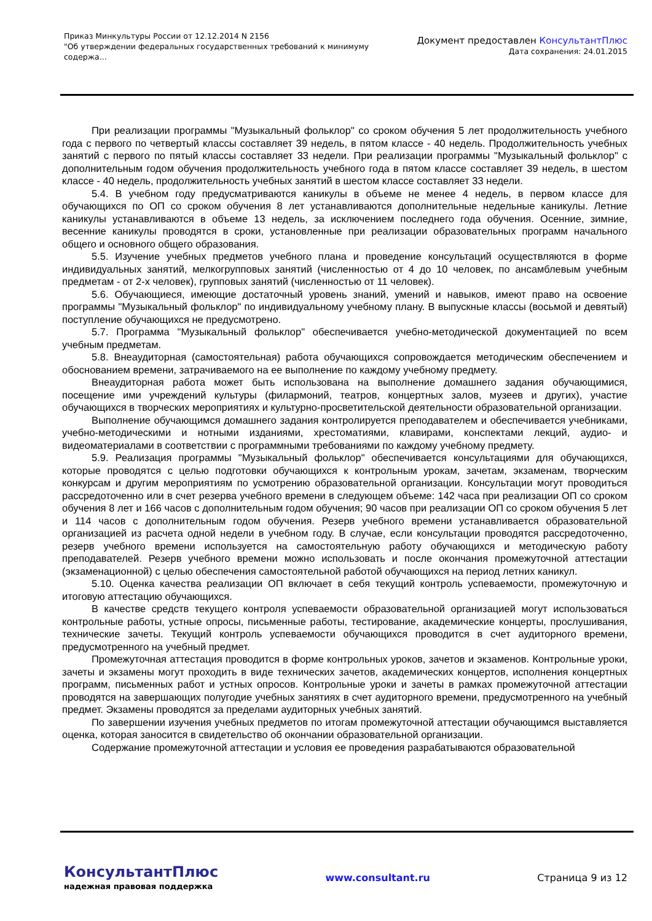Приказ Минкультуры России от 12.12.2014 N 2156
"Об утверждении федеральных государственных требований к минимуму
содержа...
Документ предоставлен КонсультантПлюс
Дата сохранения: 24.01.2015
При реализации программы "Музыкальный фольклор" со сроком обучения 5 лет продолжительность учебного года с первого по четвертый классы составляет 39 недель, в пятом классе - 40 недель. Продолжительность учебных занятий с первого по пятый классы составляет 33 недели. При реализации программы "Музыкальный фольклор" с дополнительным годом обучения продолжительность учебного года в пятом классе составляет 39 недель, в шестом классе - 40 недель, продолжительность учебных занятий в шестом классе составляет 33 недели.
5.4. В учебном году предусматриваются каникулы в объеме не менее 4 недель, в первом классе для обучающихся по ОП со сроком обучения 8 лет устанавливаются дополнительные недельные каникулы. Летние каникулы устанавливаются в объеме 13 недель, за исключением последнего года обучения. Осенние, зимние, весенние каникулы проводятся в сроки, установленные при реализации образовательных программ начального общего и основного общего образования.
5.5. Изучение учебных предметов учебного плана и проведение консультаций осуществляются в форме индивидуальных занятий, мелкогрупповых занятий (численностью от 4 до 10 человек, по ансамблевым учебным предметам - от 2-х человек), групповых занятий (численностью от 11 человек).
5.6. Обучающиеся, имеющие достаточный уровень знаний, умений и навыков, имеют право на освоение программы "Музыкальный фольклор" по индивидуальному учебному плану. В выпускные классы (восьмой и девятый) поступление обучающихся не предусмотрено.
5.7. Программа "Музыкальный фольклор" обеспечивается учебно-методической документацией по всем учебным предметам.
5.8. Внеаудиторная (самостоятельная) работа обучающихся сопровождается методическим обеспечением и обоснованием времени, затрачиваемого на ее выполнение по каждому учебному предмету.
Внеаудиторная работа может быть использована на выполнение домашнего задания обучающимися, посещение ими учреждений культуры (филармоний, театров, концертных залов, музеев и других), участие обучающихся в творческих мероприятиях и культурно-просветительской деятельности образовательной организации.
Выполнение обучающимся домашнего задания контролируется преподавателем и обеспечивается учебниками, учебно-методическими и нотными изданиями, хрестоматиями, клавирами, конспектами лекций, аудио- и видеоматериалами в соответствии с программными требованиями по каждому учебному предмету.
5.9. Реализация программы "Музыкальный фольклор" обеспечивается консультациями для обучающихся, которые проводятся с целью подготовки обучающихся к контрольным урокам, зачетам, экзаменам, творческим конкурсам и другим мероприятиям по усмотрению образовательной организации. Консультации могут проводиться рассредоточенно или в счет резерва учебного времени в следующем объеме: 142 часа при реализации ОП со сроком обучения 8 лет и 166 часов с дополнительным годом обучения; 90 часов при реализации ОП со сроком обучения 5 лет и 114 часов с дополнительным годом обучения. Резерв учебного времени устанавливается образовательной организацией из расчета одной недели в учебном году. В случае, если консультации проводятся рассредоточенно, резерв учебного времени используется на самостоятельную работу обучающихся и методическую работу преподавателей. Резерв учебного времени можно использовать и после окончания промежуточной аттестации (экзаменационной) с целью обеспечения самостоятельной работой обучающихся на период летних каникул.
5.10. Оценка качества реализации ОП включает в себя текущий контроль успеваемости, промежуточную и итоговую аттестацию обучающихся.
В качестве средств текущего контроля успеваемости образовательной организацией могут использоваться контрольные работы, устные опросы, письменные работы, тестирование, академические концерты, прослушивания, технические зачеты. Текущий контроль успеваемости обучающихся проводится в счет аудиторного времени, предусмотренного на учебный предмет.
Промежуточная аттестация проводится в форме контрольных уроков, зачетов и экзаменов. Контрольные уроки, зачеты и экзамены могут проходить в виде технических зачетов, академических концертов, исполнения концертных программ, письменных работ и устных опросов. Контрольные уроки и зачеты в рамках промежуточной аттестации проводятся на завершающих полугодие учебных занятиях в счет аудиторного времени, предусмотренного на учебный предмет. Экзамены проводятся за пределами аудиторных учебных занятий.
По завершении изучения учебных предметов по итогам промежуточной аттестации обучающимся выставляется оценка, которая заносится в свидетельство об окончании образовательной организации.
Содержание промежуточной аттестации и условия ее проведения разрабатываются образовательной
КонсультантПлюс
надежная правовая поддержка
www.consultant.ru Страница 9 из 12